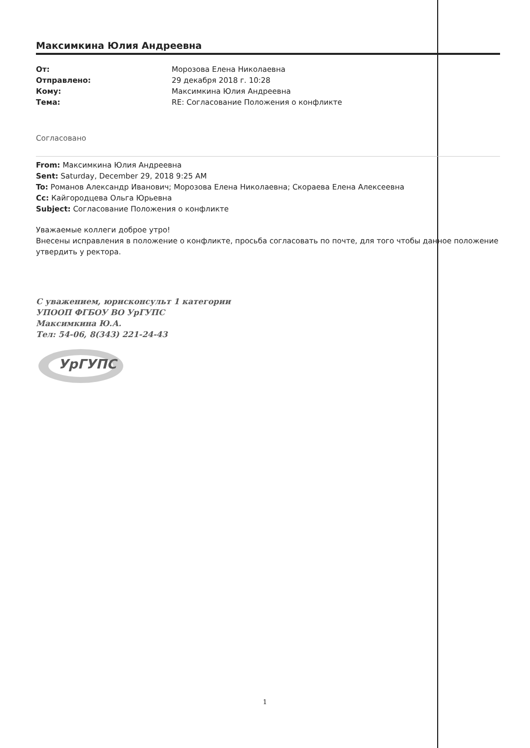Максимкина Юлия Андреевна
| От: | Морозова Елена Николаевна |
| Отправлено: | 29 декабря 2018 г. 10:28 |
| Кому: | Максимкина Юлия Андреевна |
| Тема: | RE: Согласование Положения о конфликте |
Согласовано
From: Максимкина Юлия Андреевна
Sent: Saturday, December 29, 2018 9:25 AM
To: Романов Александр Иванович; Морозова Елена Николаевна; Скораева Елена Алексеевна
Cc: Кайгородцева Ольга Юрьевна
Subject: Согласование Положения о конфликте
Уважаемые коллеги доброе утро!
Внесены исправления в положение о конфликте, просьба согласовать по почте, для того чтобы данное положение утвердить у ректора.
С уважением, юрисконсульт 1 категории
УПООП ФГБОУ ВО УрГУПС
Максимкина Ю.А.
Тел: 54-06, 8(343) 221-24-43
УрГУПС
1